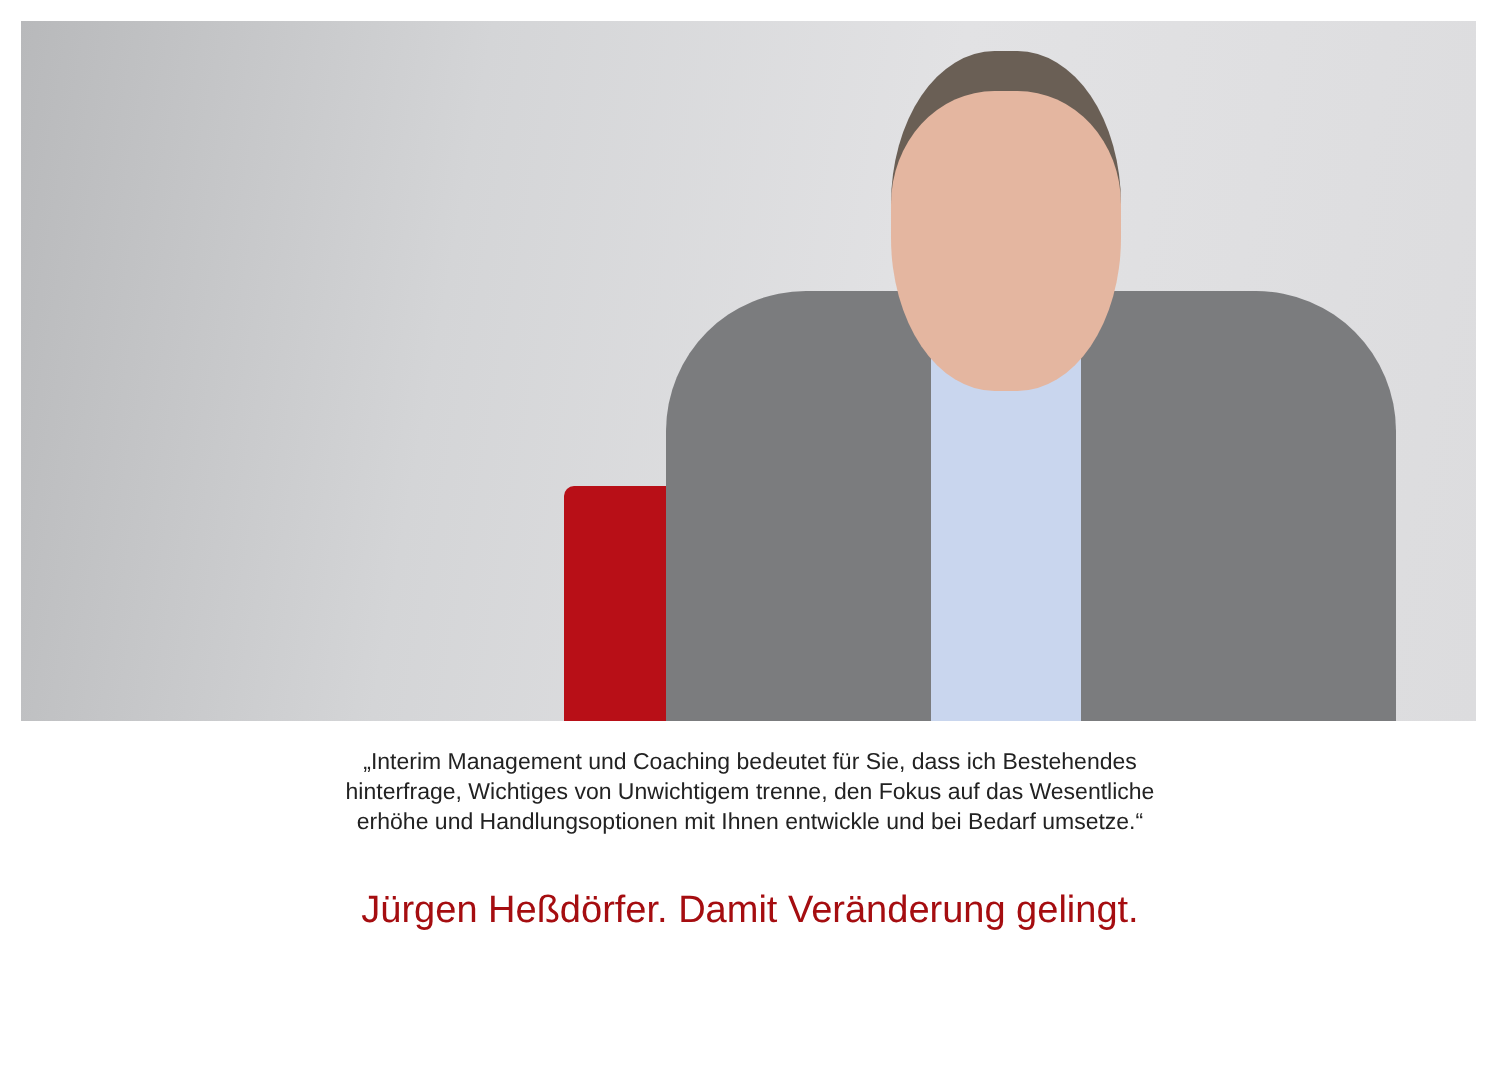„Interim Management und Coaching bedeutet für Sie, dass ich Bestehendes
hinterfrage, Wichtiges von Unwichtigem trenne, den Fokus auf das Wesentliche
erhöhe und Handlungsoptionen mit Ihnen entwickle und bei Bedarf umsetze.“
Jürgen Heßdörfer. Damit Veränderung gelingt.